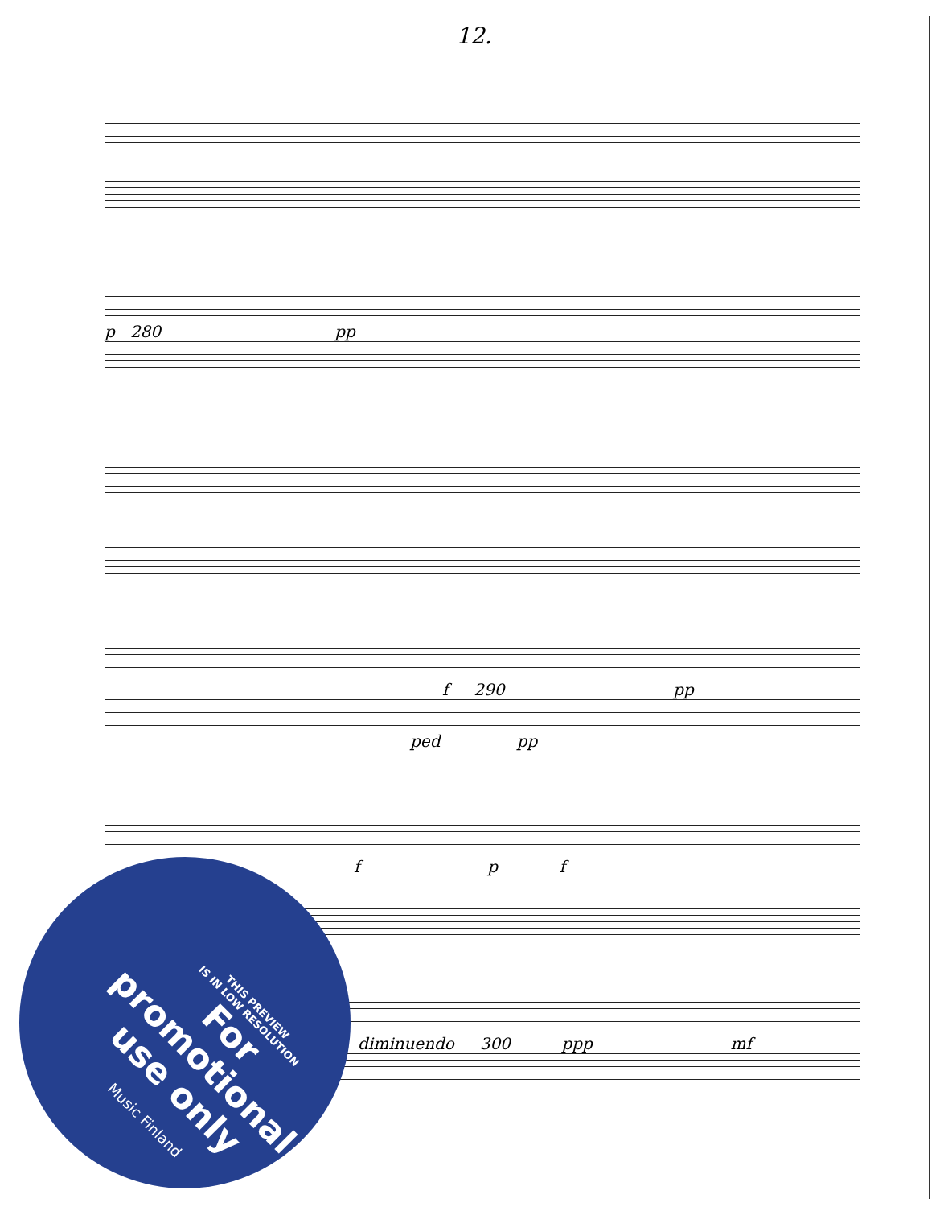12.
p 280 pp
f 290 pp
ped pp
f p f
diminuendo 300 ppp mf
THIS PREVIEW
IS IN LOW RESOLUTION
For promotional use only
Music Finland